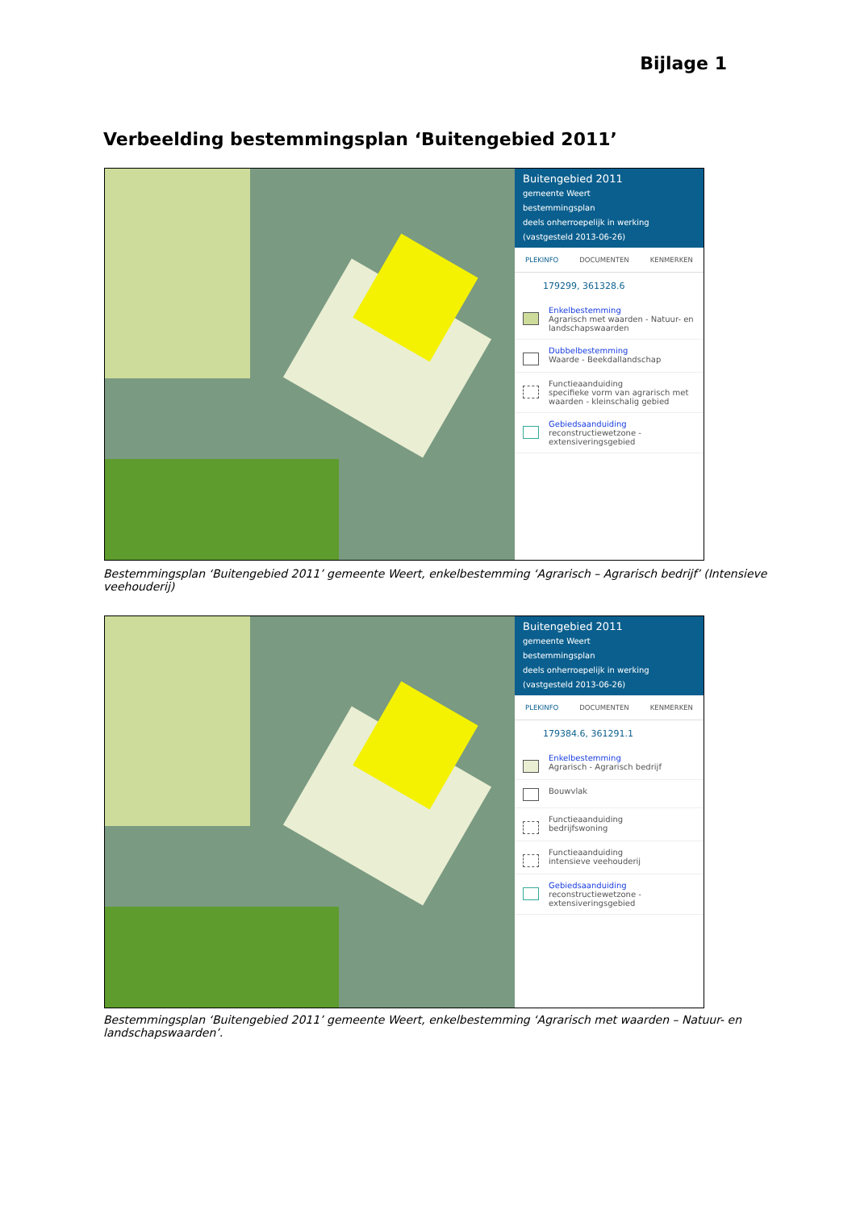Bijlage 1
Verbeelding bestemmingsplan ‘Buitengebied 2011’
Buitengebied 2011
gemeente Weert
bestemmingsplan
deels onherroepelijk in werking (vastgesteld 2013-06-26)
PLEKINFO DOCUMENTEN KENMERKEN
179299, 361328.6
Enkelbestemming
Agrarisch met waarden - Natuur- en landschapswaarden
Dubbelbestemming
Waarde - Beekdallandschap
Functieaanduiding
specifieke vorm van agrarisch met waarden - kleinschalig gebied
Gebiedsaanduiding
reconstructiewetzone - extensiveringsgebied
Bestemmingsplan ‘Buitengebied 2011’ gemeente Weert, enkelbestemming ‘Agrarisch – Agrarisch bedrijf’ (Intensieve veehouderij)
Buitengebied 2011
gemeente Weert
bestemmingsplan
deels onherroepelijk in werking (vastgesteld 2013-06-26)
PLEKINFO DOCUMENTEN KENMERKEN
179384.6, 361291.1
Enkelbestemming
Agrarisch - Agrarisch bedrijf
Bouwvlak
Functieaanduiding
bedrijfswoning
Functieaanduiding
intensieve veehouderij
Gebiedsaanduiding
reconstructiewetzone - extensiveringsgebied
Bestemmingsplan ‘Buitengebied 2011’ gemeente Weert, enkelbestemming ‘Agrarisch met waarden – Natuur- en landschapswaarden’.